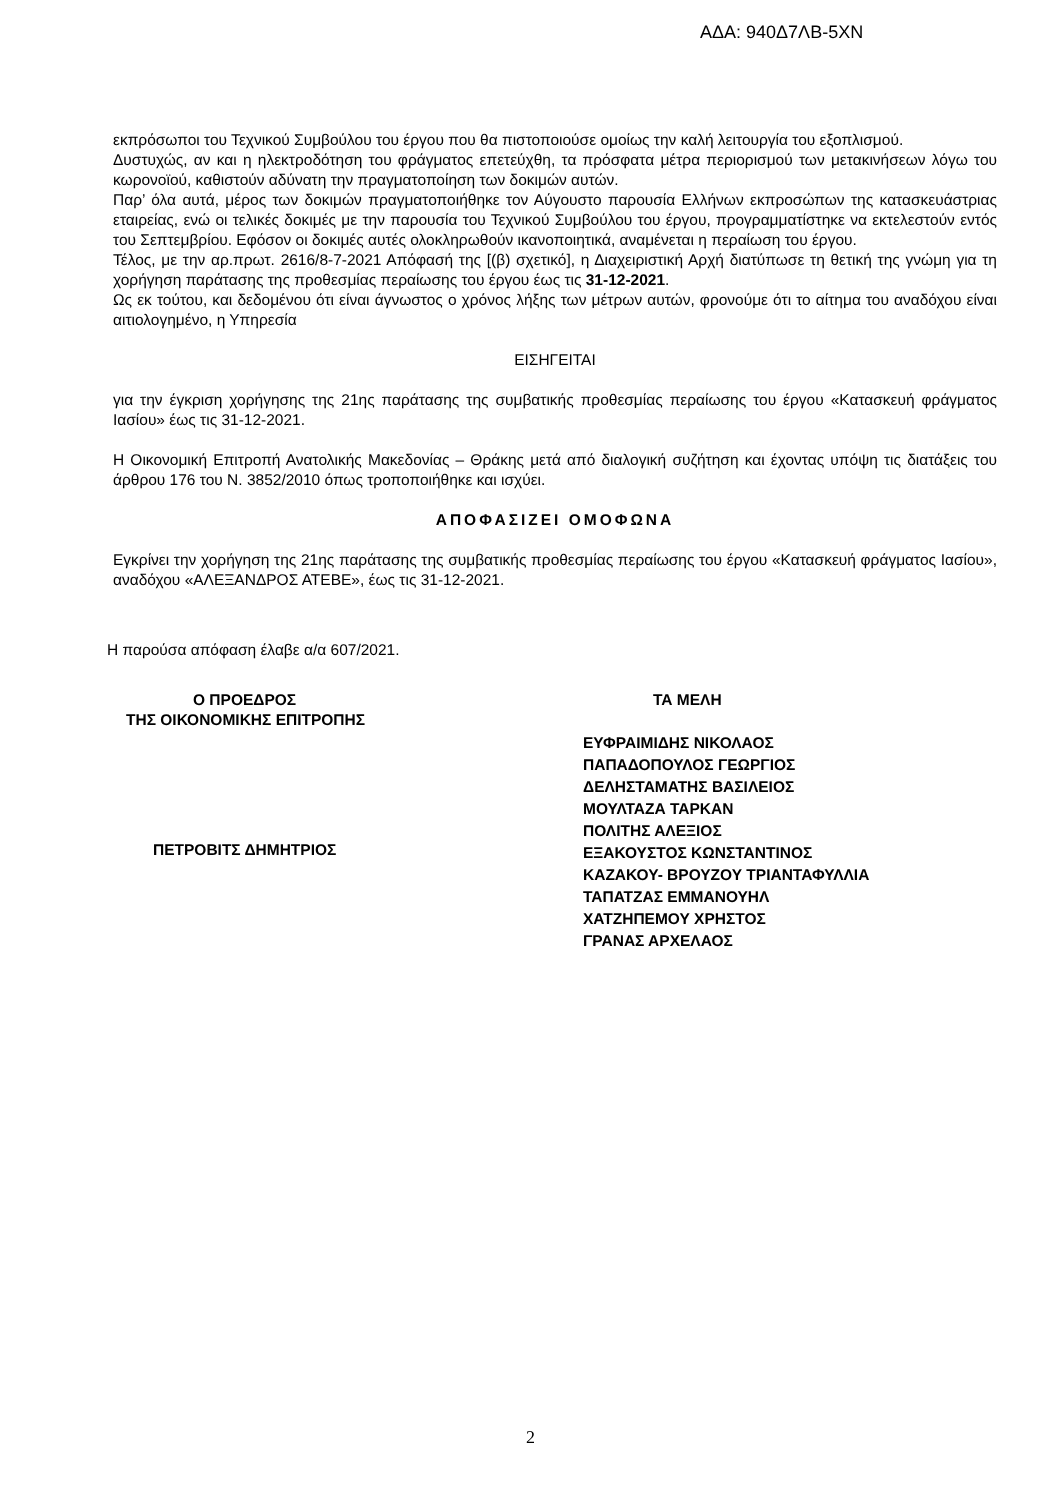ΑΔΑ: 940Δ7ΛΒ-5ΧΝ
εκπρόσωποι του Τεχνικού Συμβούλου του έργου που θα πιστοποιούσε ομοίως την καλή λειτουργία του εξοπλισμού.
Δυστυχώς, αν και η ηλεκτροδότηση του φράγματος επετεύχθη, τα πρόσφατα μέτρα περιορισμού των μετακινήσεων λόγω του κωρονοϊού, καθιστούν αδύνατη την πραγματοποίηση των δοκιμών αυτών.
Παρ’ όλα αυτά, μέρος των δοκιμών πραγματοποιήθηκε τον Αύγουστο παρουσία Ελλήνων εκπροσώπων της κατασκευάστριας εταιρείας, ενώ οι τελικές δοκιμές με την παρουσία του Τεχνικού Συμβούλου του έργου, προγραμματίστηκε να εκτελεστούν εντός του Σεπτεμβρίου. Εφόσον οι δοκιμές αυτές ολοκληρωθούν ικανοποιητικά, αναμένεται η περαίωση του έργου.
Τέλος, με την αρ.πρωτ. 2616/8-7-2021 Απόφασή της [(β) σχετικό], η Διαχειριστική Αρχή διατύπωσε τη θετική της γνώμη για τη χορήγηση παράτασης της προθεσμίας περαίωσης του έργου έως τις 31-12-2021.
Ως εκ τούτου, και δεδομένου ότι είναι άγνωστος ο χρόνος λήξης των μέτρων αυτών, φρονούμε ότι το αίτημα του αναδόχου είναι αιτιολογημένο, η Υπηρεσία
ΕΙΣΗΓΕΙΤΑΙ
για την έγκριση χορήγησης της 21ης παράτασης της συμβατικής προθεσμίας περαίωσης του έργου «Κατασκευή φράγματος Ιασίου» έως τις 31-12-2021.
Η Οικονομική Επιτροπή Ανατολικής Μακεδονίας – Θράκης μετά από διαλογική συζήτηση και έχοντας υπόψη τις διατάξεις του άρθρου 176 του Ν. 3852/2010 όπως τροποποιήθηκε και ισχύει.
ΑΠΟΦΑΣΙΖΕΙ ΟΜΟΦΩΝΑ
Εγκρίνει την χορήγηση της 21ης παράτασης της συμβατικής προθεσμίας περαίωσης του έργου «Κατασκευή φράγματος Ιασίου», αναδόχου «ΑΛΕΞΑΝΔΡΟΣ ΑΤΕΒΕ», έως τις 31-12-2021.
Η παρούσα απόφαση έλαβε α/α 607/2021.
Ο ΠΡΟΕΔΡΟΣ
ΤΗΣ ΟΙΚΟΝΟΜΙΚΗΣ ΕΠΙΤΡΟΠΗΣ
ΠΕΤΡΟΒΙΤΣ ΔΗΜΗΤΡΙΟΣ
ΤΑ ΜΕΛΗ
ΕΥΦΡΑΙΜΙΔΗΣ ΝΙΚΟΛΑΟΣ
ΠΑΠΑΔΟΠΟΥΛΟΣ ΓΕΩΡΓΙΟΣ
ΔΕΛΗΣΤΑΜΑΤΗΣ ΒΑΣΙΛΕΙΟΣ
ΜΟΥΛΤΑΖΑ ΤΑΡΚΑΝ
ΠΟΛΙΤΗΣ ΑΛΕΞΙΟΣ
ΕΞΑΚΟΥΣΤΟΣ ΚΩΝΣΤΑΝΤΙΝΟΣ
ΚΑΖΑΚΟΥ- ΒΡΟΥΖΟΥ ΤΡΙΑΝΤΑΦΥΛΛΙΑ
ΤΑΠΑΤΖΑΣ ΕΜΜΑΝΟΥΗΛ
ΧΑΤΖΗΠΕΜΟΥ ΧΡΗΣΤΟΣ
ΓΡΑΝΑΣ ΑΡΧΕΛΑΟΣ
2